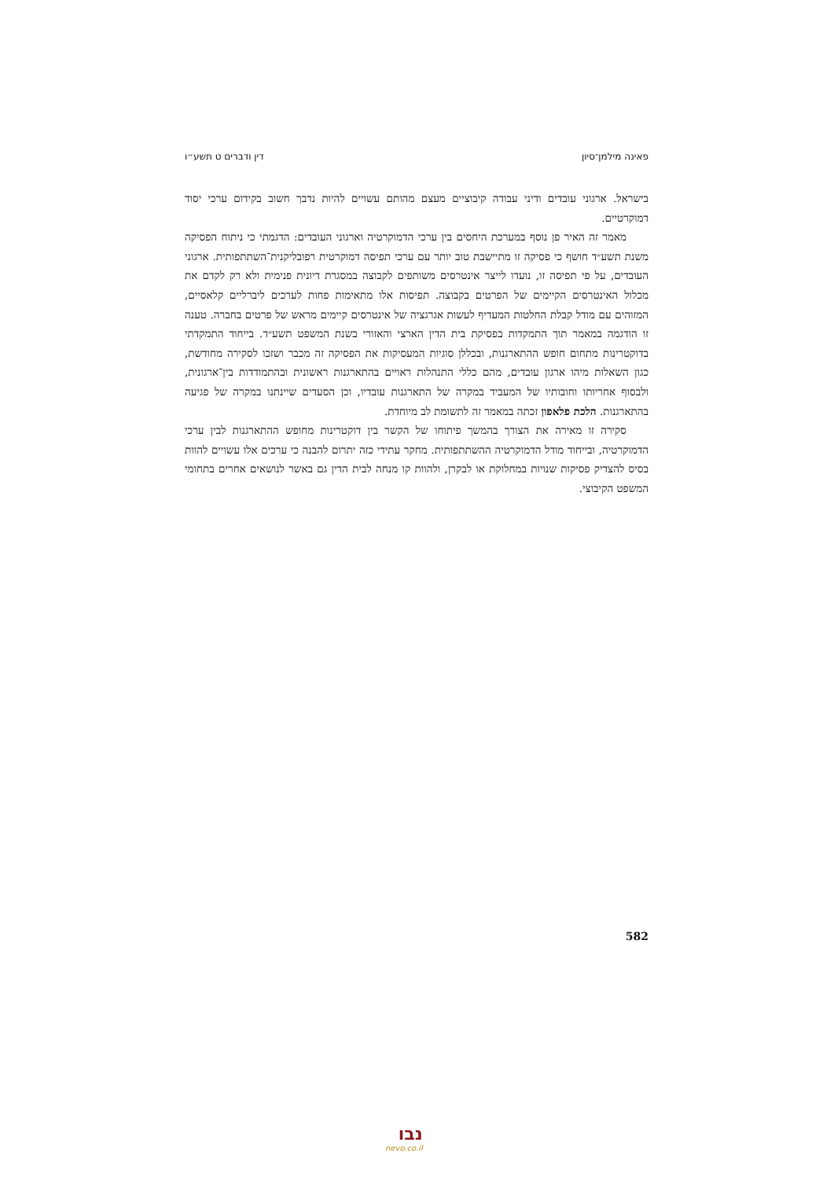פאינה מילמן־סיון דין ודברים ט תשע״ו
בישראל. ארגוני עובדים ודיני עבודה קיבוציים מעצם מהותם עשויים להיות נדבך חשוב בקידום ערכי יסוד דמוקרטיים.
מאמר זה האיר פן נוסף במערכת היחסים בין ערכי הדמוקרטיה וארגוני העובדים: הדגמתי כי ניתוח הפסיקה משנת תשע״ד חושף כי פסיקה זו מתיישבת טוב יותר עם ערכי תפיסה דמוקרטית רפובליקנית־השתתפותית. ארגוני העובדים, על פי תפיסה זו, נועדו לייצר אינטרסים משותפים לקבוצה במסגרת דיונית פנימית ולא רק לקדם את מכלול האינטרסים הקיימים של הפרטים בקבוצה. תפיסות אלו מתאימות פחות לערכים ליברליים קלאסיים, המזוהים עם מודל קבלת החלטות המעדיף לעשות אגרגציה של אינטרסים קיימים מראש של פרטים בחברה. טענה זו הודגמה במאמר תוך התמקדות בפסיקת בית הדין הארצי והאזורי בשנת המשפט תשע״ד. בייחוד התמקדתי בדוקטרינות מתחום חופש ההתארגנות, ובכללן סוגיות המעסיקות את הפסיקה זה מכבר ושזכו לסקירה מחודשת, כגון השאלות מיהו ארגון עובדים, מהם כללי התנהלות ראויים בהתארגנות ראשונית ובהתמודדות בין־ארגונית, ולבסוף אחריותו וחובותיו של המעביד במקרה של התארגנות עובדיו, וכן הסעדים שיינתנו במקרה של פגיעה בהתארגנות. הלכת פלאפון זכתה במאמר זה לתשומת לב מיוחדת.
סקירה זו מאירה את הצורך בהמשך פיתוחו של הקשר בין דוקטרינות מחופש ההתארגנות לבין ערכי הדמוקרטיה, ובייחוד מודל הדמוקרטיה ההשתתפותית. מחקר עתידי כזה יתרום להבנה כי ערכים אלו עשויים להוות בסיס להצדיק פסיקות שנויות במחלוקת או לבקרן, ולהוות קו מנחה לבית הדין גם באשר לנושאים אחרים בתחומי המשפט הקיבוצי.
582
נבו
nevo.co.il